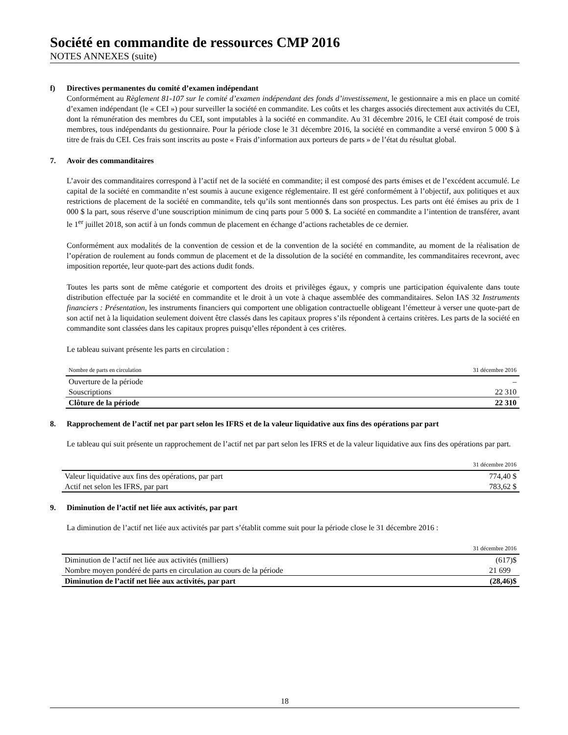Société en commandite de ressources CMP 2016
NOTES ANNEXES (suite)
f) Directives permanentes du comité d’examen indépendant
Conformément au Règlement 81-107 sur le comité d’examen indépendant des fonds d’investissement, le gestionnaire a mis en place un comité d’examen indépendant (le « CEI ») pour surveiller la société en commandite. Les coûts et les charges associés directement aux activités du CEI, dont la rémunération des membres du CEI, sont imputables à la société en commandite. Au 31 décembre 2016, le CEI était composé de trois membres, tous indépendants du gestionnaire. Pour la période close le 31 décembre 2016, la société en commandite a versé environ 5 000 $ à titre de frais du CEI. Ces frais sont inscrits au poste « Frais d’information aux porteurs de parts » de l’état du résultat global.
7. Avoir des commanditaires
L’avoir des commanditaires correspond à l’actif net de la société en commandite; il est composé des parts émises et de l’excédent accumulé. Le capital de la société en commandite n’est soumis à aucune exigence réglementaire. Il est géré conformément à l’objectif, aux politiques et aux restrictions de placement de la société en commandite, tels qu’ils sont mentionnés dans son prospectus. Les parts ont été émises au prix de 1 000 $ la part, sous réserve d’une souscription minimum de cinq parts pour 5 000 $. La société en commandite a l’intention de transférer, avant le 1<sup>er</sup> juillet 2018, son actif à un fonds commun de placement en échange d’actions rachetables de ce dernier.
Conformément aux modalités de la convention de cession et de la convention de la société en commandite, au moment de la réalisation de l’opération de roulement au fonds commun de placement et de la dissolution de la société en commandite, les commanditaires recevront, avec imposition reportée, leur quote-part des actions dudit fonds.
Toutes les parts sont de même catégorie et comportent des droits et privilèges égaux, y compris une participation équivalente dans toute distribution effectuée par la société en commandite et le droit à un vote à chaque assemblée des commanditaires. Selon IAS 32 Instruments financiers : Présentation, les instruments financiers qui comportent une obligation contractuelle obligeant l’émetteur à verser une quote-part de son actif net à la liquidation seulement doivent être classés dans les capitaux propres s’ils répondent à certains critères. Les parts de la société en commandite sont classées dans les capitaux propres puisqu’elles répondent à ces critères.
Le tableau suivant présente les parts en circulation :
| Nombre de parts en circulation | 31 décembre 2016 |
| --- | --- |
| Ouverture de la période | – |
| Souscriptions | 22 310 |
| Clôture de la période | 22 310 |
8. Rapprochement de l’actif net par part selon les IFRS et de la valeur liquidative aux fins des opérations par part
Le tableau qui suit présente un rapprochement de l’actif net par part selon les IFRS et de la valeur liquidative aux fins des opérations par part.
| | 31 décembre 2016 |
| --- | --- |
| Valeur liquidative aux fins des opérations, par part | 774,40 $ |
| Actif net selon les IFRS, par part | 783,62 $ |
9. Diminution de l’actif net liée aux activités, par part
La diminution de l’actif net liée aux activités par part s’établit comme suit pour la période close le 31 décembre 2016 :
| | 31 décembre 2016 |
| --- | --- |
| Diminution de l’actif net liée aux activités (milliers) | (617)$ |
| Nombre moyen pondéré de parts en circulation au cours de la période | 21 699 |
| Diminution de l’actif net liée aux activités, par part | (28,46)$ |
18